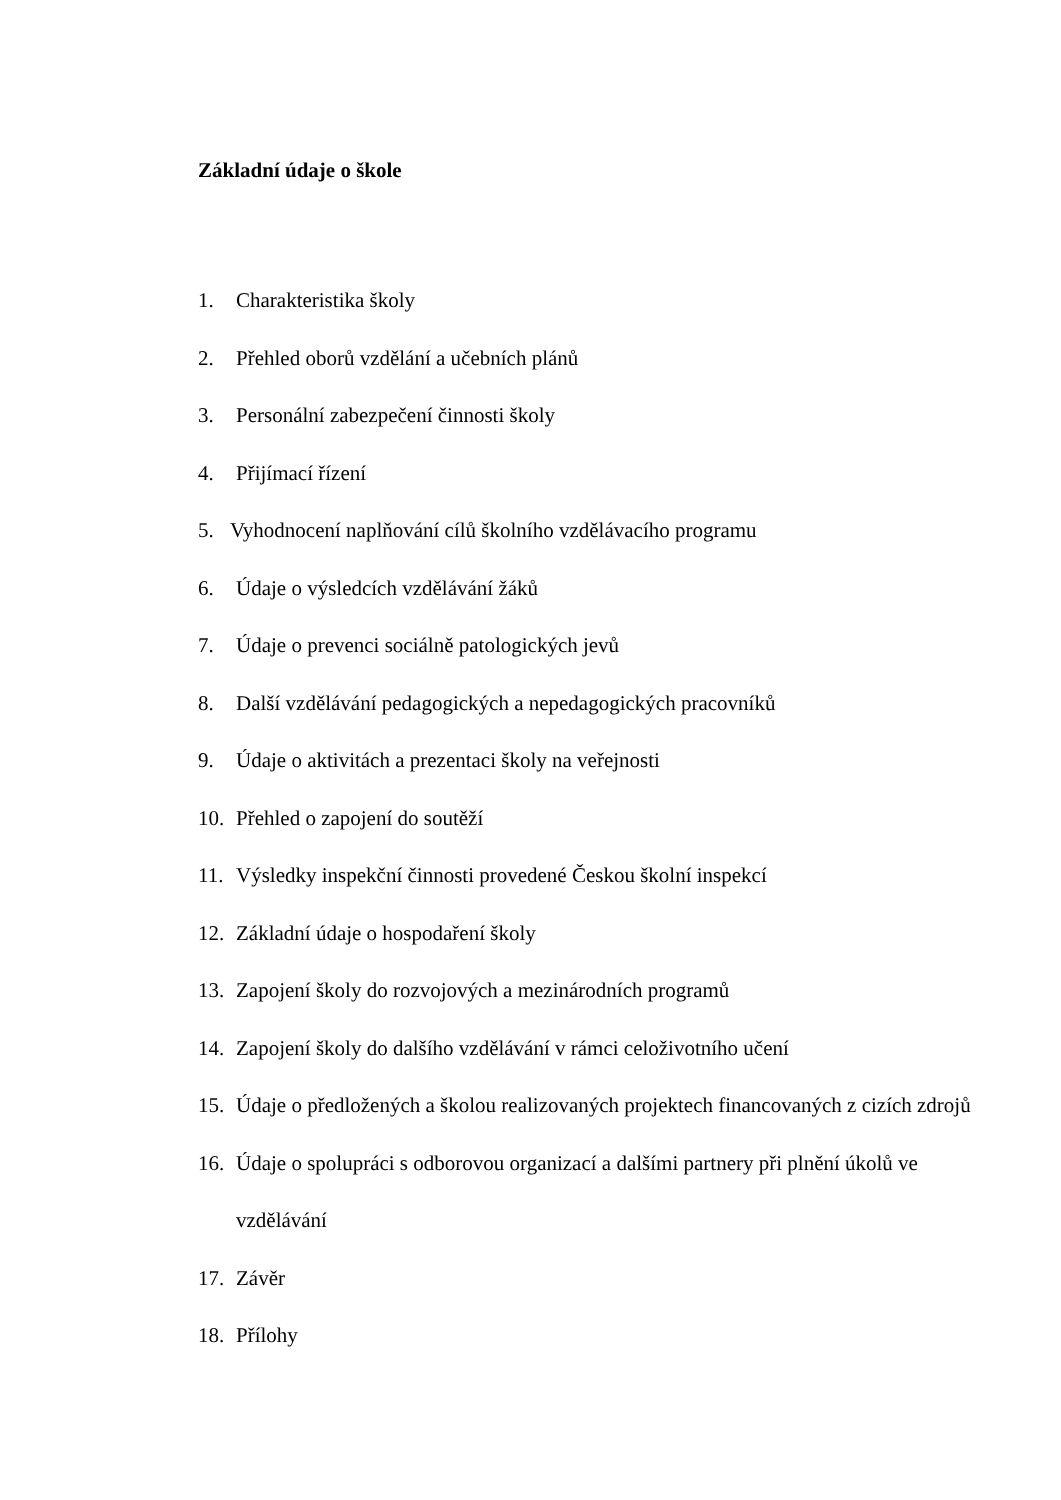Základní údaje o škole
1. Charakteristika školy
2. Přehled oborů vzdělání a učebních plánů
3. Personální zabezpečení činnosti školy
4. Přijímací řízení
5. Vyhodnocení naplňování cílů školního vzdělávacího programu
6. Údaje o výsledcích vzdělávání žáků
7. Údaje o prevenci sociálně patologických jevů
8. Další vzdělávání pedagogických a nepedagogických pracovníků
9. Údaje o aktivitách a prezentaci školy na veřejnosti
10. Přehled o zapojení do soutěží
11. Výsledky inspekční činnosti provedené Českou školní inspekcí
12. Základní údaje o hospodaření školy
13. Zapojení školy do rozvojových a mezinárodních programů
14. Zapojení školy do dalšího vzdělávání v rámci celoživotního učení
15. Údaje o předložených a školou realizovaných projektech financovaných z cizích zdrojů
16. Údaje o spolupráci s odborovou organizací a dalšími partnery při plnění úkolů ve vzdělávání
17. Závěr
18. Přílohy